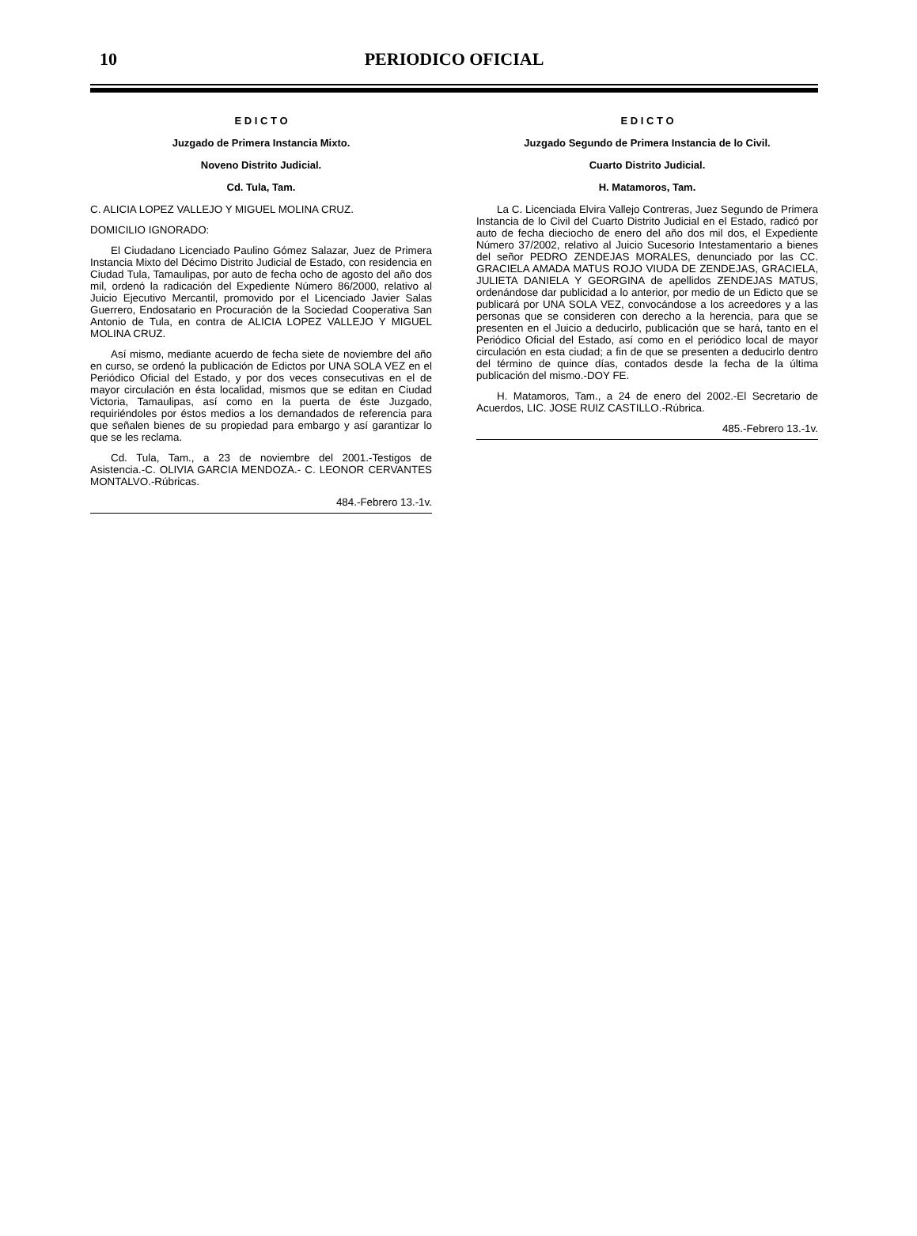10
PERIODICO OFICIAL
E D I C T O
Juzgado de Primera Instancia Mixto.
Noveno Distrito Judicial.
Cd. Tula, Tam.
C. ALICIA LOPEZ VALLEJO Y MIGUEL MOLINA CRUZ.
DOMICILIO IGNORADO:
El Ciudadano Licenciado Paulino Gómez Salazar, Juez de Primera Instancia Mixto del Décimo Distrito Judicial de Estado, con residencia en Ciudad Tula, Tamaulipas, por auto de fecha ocho de agosto del año dos mil, ordenó la radicación del Expediente Número 86/2000, relativo al Juicio Ejecutivo Mercantil, promovido por el Licenciado Javier Salas Guerrero, Endosatario en Procuración de la Sociedad Cooperativa San Antonio de Tula, en contra de ALICIA LOPEZ VALLEJO Y MIGUEL MOLINA CRUZ.
Así mismo, mediante acuerdo de fecha siete de noviembre del año en curso, se ordenó la publicación de Edictos por UNA SOLA VEZ en el Periódico Oficial del Estado, y por dos veces consecutivas en el de mayor circulación en ésta localidad, mismos que se editan en Ciudad Victoria, Tamaulipas, así como en la puerta de éste Juzgado, requiriéndoles por éstos medios a los demandados de referencia para que señalen bienes de su propiedad para embargo y así garantizar lo que se les reclama.
Cd. Tula, Tam., a 23 de noviembre del 2001.-Testigos de Asistencia.-C. OLIVIA GARCIA MENDOZA.- C. LEONOR CERVANTES MONTALVO.-Rúbricas.
484.-Febrero 13.-1v.
E D I C T O
Juzgado Segundo de Primera Instancia de lo Civil.
Cuarto Distrito Judicial.
H. Matamoros, Tam.
La C. Licenciada Elvira Vallejo Contreras, Juez Segundo de Primera Instancia de lo Civil del Cuarto Distrito Judicial en el Estado, radicó por auto de fecha dieciocho de enero del año dos mil dos, el Expediente Número 37/2002, relativo al Juicio Sucesorio Intestamentario a bienes del señor PEDRO ZENDEJAS MORALES, denunciado por las CC. GRACIELA AMADA MATUS ROJO VIUDA DE ZENDEJAS, GRACIELA, JULIETA DANIELA Y GEORGINA de apellidos ZENDEJAS MATUS, ordenándose dar publicidad a lo anterior, por medio de un Edicto que se publicará por UNA SOLA VEZ, convocándose a los acreedores y a las personas que se consideren con derecho a la herencia, para que se presenten en el Juicio a deducirlo, publicación que se hará, tanto en el Periódico Oficial del Estado, así como en el periódico local de mayor circulación en esta ciudad; a fin de que se presenten a deducirlo dentro del término de quince días, contados desde la fecha de la última publicación del mismo.-DOY FE.
H. Matamoros, Tam., a 24 de enero del 2002.-El Secretario de Acuerdos, LIC. JOSE RUIZ CASTILLO.-Rúbrica.
485.-Febrero 13.-1v.